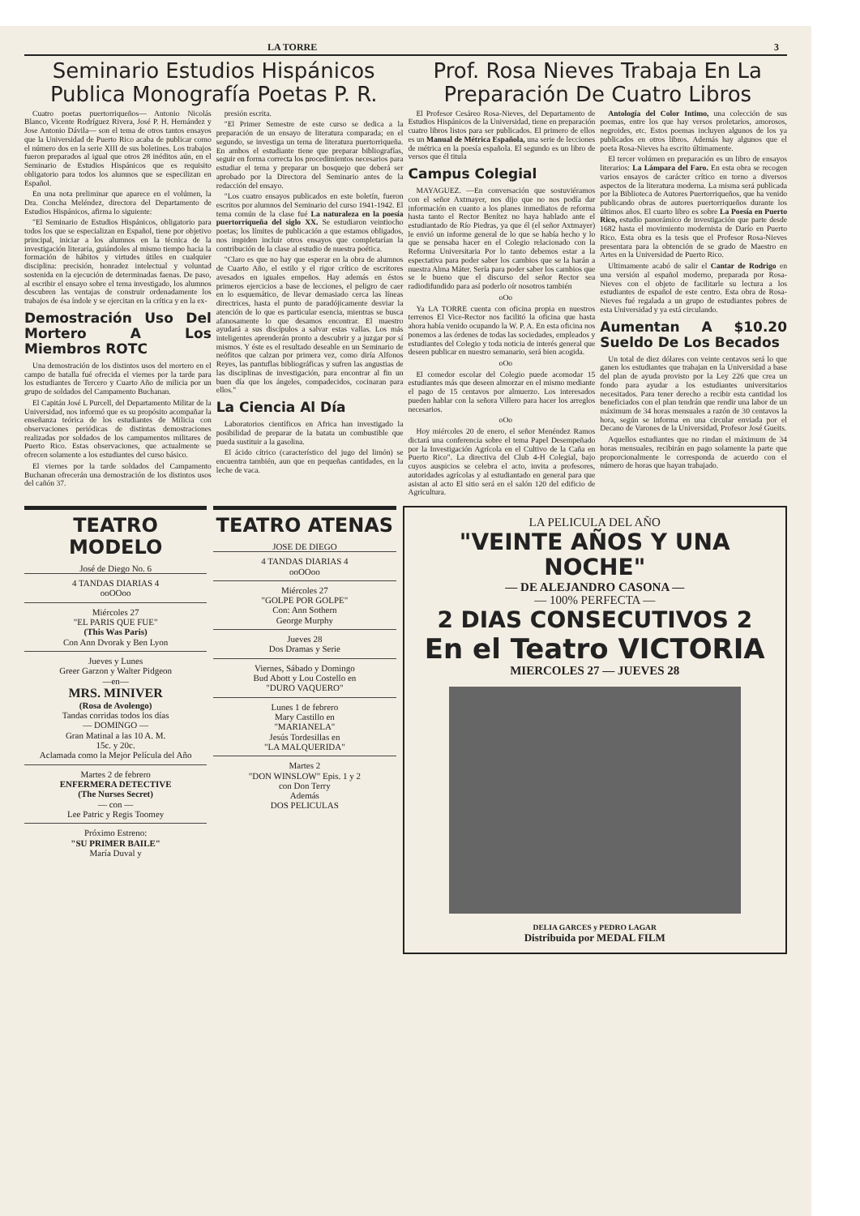LA TORRE 3
Seminario Estudios Hispánicos Publica Monografía Poetas P. R.
Cuatro poetas puertorriqueños— Antonio Nicolás Blanco, Vicente Rodríguez Rivera, José P. H. Hernández y Jose Antonio Dávila— son el tema de otros tantos ensayos que la Universidad de Puerto Rico acaba de publicar como el número dos en la serie XIII de sus boletines. Los trabajos fueron preparados al igual que otros 28 inéditos aún, en el Seminario de Estudios Hispánicos que es requisito obligatorio para todos los alumnos que se especilizan en Español.
En una nota preliminar que aparece en el volúmen, la Dra. Concha Meléndez, directora del Departamento de Estudios Hispánicos, afirma lo siguiente:
"El Seminario de Estudios Hispánicos, obligatorio para todos los que se especializan en Español, tiene por objetivo principal, iniciar a los alumnos en la técnica de la investigación literaria, guiándoles al mismo tiempo hacia la formación de hábitos y virtudes útiles en cualquier disciplina: precisión, honradez intelectual y voluntad sostenida en la ejecución de determinadas faenas. De paso, al escribir el ensayo sobre el tema investigado, los alumnos descubren las ventajas de construir ordenadamente los trabajos de ésa índole y se ejercitan en la crítica y en la ex-
Demostración Uso Del Mortero A Los Miembros ROTC
Una demostración de los distintos usos del mortero en el campo de batalla fué ofrecida el viernes por la tarde para los estudiantes de Tercero y Cuarto Año de milicia por un grupo de soldados del Campamento Buchanan.
El Capitán José L Purcell, del Departamento Militar de la Universidad, nos informó que es su propósito acompañar la enseñanza teórica de los estudiantes de Milicia con observaciones periódicas de distintas demostraciones realizadas por soldados de los campamentos militares de Puerto Rico. Estas observaciones, que actualmente se ofrecen solamente a los estudiantes del curso básico.
El viernes por la tarde soldados del Campamento Buchanan ofrecerán una demostración de los distintos usos del cañón 37.
presión escrita.
"El Primer Semestre de este curso se dedica a la preparación de un ensayo de literatura comparada; en el segundo, se investiga un tema de literatura puertorriqueña. En ambos el estudiante tiene que preparar bibliografías, seguir en forma correcta los procedimientos necesarios para estudiar el tema y preparar un bosquejo que deberá ser aprobado por la Directora del Seminario antes de la redacción del ensayo.
"Los cuatro ensayos publicados en este boletín, fueron escritos por alumnos del Seminario del curso 1941-1942. El tema común de la clase fué La naturaleza en la poesía puertorriqueña del siglo XX. Se estudiaron veintiocho poetas; los límites de publicación a que estamos obligados, nos impiden incluir otros ensayos que completarían la contribución de la clase al estudio de nuestra poética.
"Claro es que no hay que esperar en la obra de alumnos de Cuarto Año, el estilo y el rigor crítico de escritores avesados en iguales empeños. Hay además en éstos primeros ejercicios a base de lecciones, el peligro de caer en lo esquemático, de llevar demasiado cerca las líneas directrices, hasta el punto de paradójicamente desviar la atención de lo que es particular esencia, mientras se busca afanosamente lo que desamos encontrar. El maestro ayudará a sus discípulos a salvar estas vallas. Los más inteligentes aprenderán pronto a descubrir y a juzgar por sí mismos. Y éste es el resultado deseable en un Seminario de neófitos que calzan por primera vez, como diría Alfonos Reyes, las pantuflas bibliográficas y sufren las angustias de las disciplinas de investigación, para encontrar al fin un buen día que los ángeles, compadecidos, cocinaran para ellos."
La Ciencia Al Día
Laboratorios científicos en Africa han investigado la posibilidad de preparar de la batata un combustible que pueda sustituir a la gasolina.
El ácido cítrico (característico del jugo del limón) se encuentra también, aun que en pequeñas cantidades, en la leche de vaca.
Prof. Rosa Nieves Trabaja En La Preparación De Cuatro Libros
El Profesor Cesáreo Rosa-Nieves, del Departamento de Estudios Hispánicos de la Universidad, tiene en preparación cuatro libros listos para ser publicados. El primero de ellos es un Manual de Métrica Española, una serie de lecciones de métrica en la poesía española. El segundo es un libro de versos que él titula
Campus Colegial
MAYAGUEZ. —En conversación que sostuviéramos con el señor Axtmayer, nos dijo que no nos podía dar información en cuanto a los planes inmediatos de reforma hasta tanto el Rector Benítez no haya hablado ante el estudiantado de Río Piedras, ya que él (el señor Axtmayer) le envió un informe general de lo que se había hecho y lo que se pensaba hacer en el Colegio relacionado con la Reforma Universitaria Por lo tanto debemos estar a la espectativa para poder saber los cambios que se la harán a nuestra Alma Máter. Sería para poder saber los cambios que se le bueno que el discurso del señor Rector sea radiodifundido para así poderlo oír nosotros también
oOo
Ya LA TORRE cuenta con oficina propia en nuestros terrenos El Vice-Rector nos facilitó la oficina que hasta ahora había venido ocupando la W. P. A. En esta oficina nos ponemos a las órdenes de todas las sociedades, empleados y estudiantes del Colegio y toda noticia de interés general que deseen publicar en nuestro semanario, será bien acogida.
oOo
El comedor escolar del Colegio puede acomodar 15 estudiantes más que deseen almorzar en el mismo mediante el pago de 15 centavos por almuerzo. Los interesados pueden hablar con la señora Villero para hacer los arreglos necesarios.
oOo
Hoy miércoles 20 de enero, el señor Menéndez Ramos dictará una conferencia sobre el tema Papel Desempeñado por la Investigación Agrícola en el Cultivo de la Caña en Puerto Rico". La directiva del Club 4-H Colegial, bajo cuyos auspicios se celebra el acto, invita a profesores, autoridades agrícolas y al estudiantado en general para que asistan al acto El sitio será en el salón 120 del edificio de Agricultura.
Antología del Color Intimo, una colección de sus poemas, entre los que hay versos proletarios, amorosos, negroides, etc. Estos poemas incluyen algunos de los ya publicados en otros libros. Además hay algunos que el poeta Rosa-Nieves ha escrito últimamente.
El tercer volúmen en preparación es un libro de ensayos literarios: La Lámpara del Faro. En esta obra se recogen varios ensayos de carácter crítico en torno a diversos aspectos de la literatura moderna. La misma será publicada por la Biblioteca de Autores Puertorriqueños, que ha venido publicando obras de autores puertorriqueños durante los últimos años. El cuarto libro es sobre La Poesía en Puerto Rico, estudio panorámico de investigación que parte desde 1682 hasta el movimiento modernista de Darío en Puerto Rico. Esta obra es la tesis que el Profesor Rosa-Nieves presentara para la obtención de se grado de Maestro en Artes en la Universidad de Puerto Rico.
Ultimamente acabó de salir el Cantar de Rodrigo en una versión al español moderno, preparada por Rosa-Nieves con el objeto de facilitarle su lectura a los estudiantes de español de este centro. Esta obra de Rosa-Nieves fué regalada a un grupo de estudiantes pobres de esta Universidad y ya está circulando.
Aumentan A $10.20 Sueldo De Los Becados
Un total de diez dólares con veinte centavos será lo que ganen los estudiantes que trabajan en la Universidad a base del plan de ayuda provisto por la Ley 226 que crea un fondo para ayudar a los estudiantes universitarios necesitados. Para tener derecho a recibir esta cantidad los beneficiados con el plan tendrán que rendir una labor de un máximum de 34 horas mensuales a razón de 30 centavos la hora, según se informa en una circular enviada por el Decano de Varones de la Universidad, Profesor José Gueits.
Aquellos estudiantes que no rindan el máximum de 34 horas mensuales, recibirán en pago solamente la parte que proporcionalmente le corresponda de acuerdo con el número de horas que hayan trabajado.
TEATRO MODELO
José de Diego No. 6
4 TANDAS DIARIAS 4
ooOOoo
Miércoles 27
"EL PARIS QUE FUE"
(This Was Paris)
Con Ann Dvorak y Ben Lyon
Jueves y Lunes
Greer Garzon y Walter Pidgeon
—en—
MRS. MINIVER
(Rosa de Avolengo)
Tandas corridas todos los días
— DOMINGO —
Gran Matinal a las 10 A. M.
15c. y 20c.
Aclamada como la Mejor Película del Año
Martes 2 de febrero
ENFERMERA DETECTIVE
(The Nurses Secret)
— con —
Lee Patric y Regis Toomey
Próximo Estreno:
"SU PRIMER BAILE"
María Duval y
TEATRO ATENAS
JOSE DE DIEGO
4 TANDAS DIARIAS 4
ooOOoo
Miércoles 27
"GOLPE POR GOLPE"
Con: Ann Sothern
George Murphy
Jueves 28
Dos Dramas y Serie
Viernes, Sábado y Domingo
Bud Abott y Lou Costello en
"DURO VAQUERO"
Lunes 1 de febrero
Mary Castillo en
"MARIANELA"
Jesús Tordesillas en
"LA MALQUERIDA"
Martes 2
"DON WINSLOW" Epis. 1 y 2
con Don Terry
Además
DOS PELICULAS
LA PELICULA DEL AÑO
"VEINTE AÑOS Y UNA NOCHE"
— DE ALEJANDRO CASONA —
— 100% PERFECTA —
2 DIAS CONSECUTIVOS 2
En el Teatro VICTORIA
MIERCOLES 27 — JUEVES 28
DELIA GARCES y PEDRO LAGAR
Distribuida por MEDAL FILM